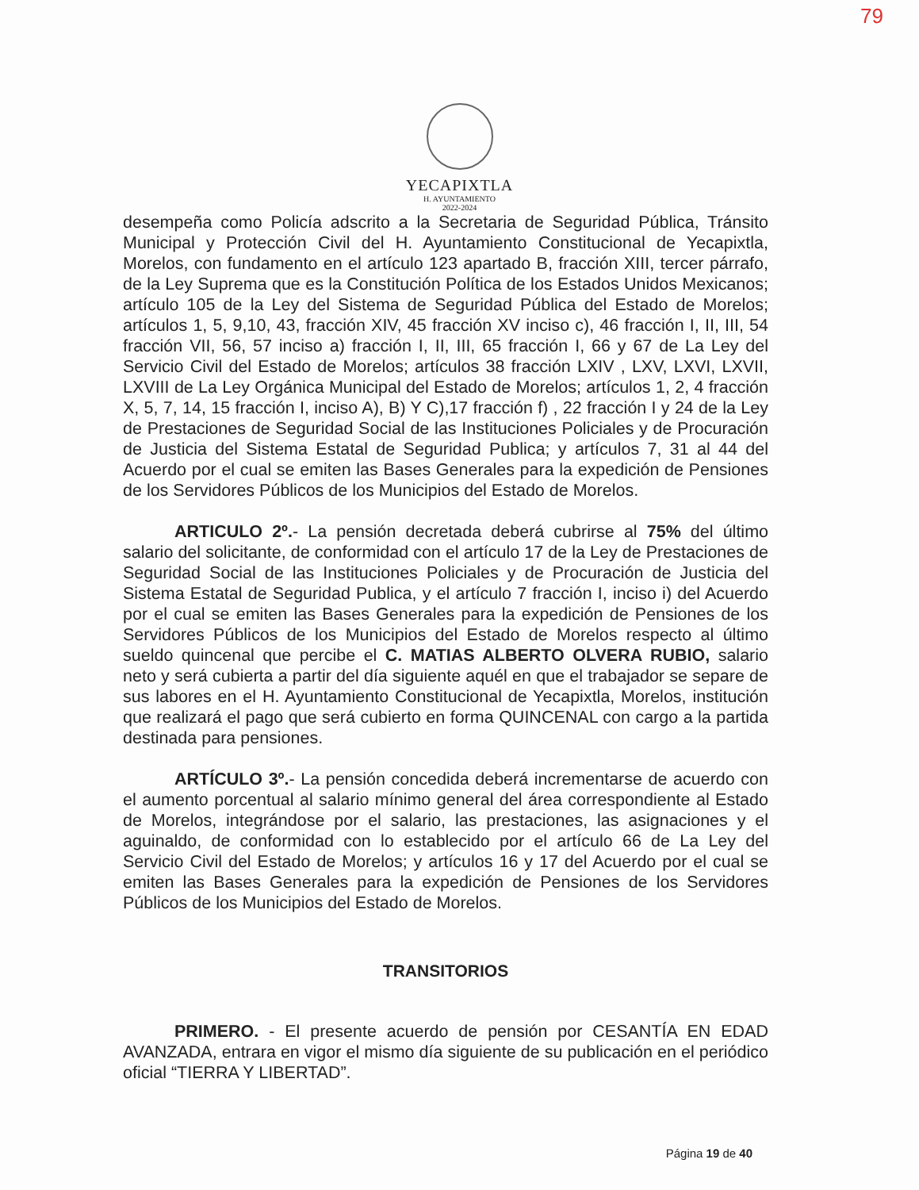79
YECAPIXTLA
H. AYUNTAMIENTO
2022-2024
desempeña como Policía adscrito a la Secretaria de Seguridad Pública, Tránsito Municipal y Protección Civil del H. Ayuntamiento Constitucional de Yecapixtla, Morelos, con fundamento en el artículo 123 apartado B, fracción XIII, tercer párrafo, de la Ley Suprema que es la Constitución Política de los Estados Unidos Mexicanos; artículo 105 de la Ley del Sistema de Seguridad Pública del Estado de Morelos; artículos 1, 5, 9,10, 43, fracción XIV, 45 fracción XV inciso c), 46 fracción I, II, III, 54 fracción VII, 56, 57 inciso a) fracción I, II, III, 65 fracción I, 66 y 67 de La Ley del Servicio Civil del Estado de Morelos; artículos 38 fracción LXIV , LXV, LXVI, LXVII, LXVIII de La Ley Orgánica Municipal del Estado de Morelos; artículos 1, 2, 4 fracción X, 5, 7, 14, 15 fracción I, inciso A), B) Y C),17 fracción f) , 22 fracción I y 24 de la Ley de Prestaciones de Seguridad Social de las Instituciones Policiales y de Procuración de Justicia del Sistema Estatal de Seguridad Publica; y artículos 7, 31 al 44 del Acuerdo por el cual se emiten las Bases Generales para la expedición de Pensiones de los Servidores Públicos de los Municipios del Estado de Morelos.
ARTICULO 2º.- La pensión decretada deberá cubrirse al 75% del último salario del solicitante, de conformidad con el artículo 17 de la Ley de Prestaciones de Seguridad Social de las Instituciones Policiales y de Procuración de Justicia del Sistema Estatal de Seguridad Publica, y el artículo 7 fracción I, inciso i) del Acuerdo por el cual se emiten las Bases Generales para la expedición de Pensiones de los Servidores Públicos de los Municipios del Estado de Morelos respecto al último sueldo quincenal que percibe el C. MATIAS ALBERTO OLVERA RUBIO, salario neto y será cubierta a partir del día siguiente aquél en que el trabajador se separe de sus labores en el H. Ayuntamiento Constitucional de Yecapixtla, Morelos, institución que realizará el pago que será cubierto en forma QUINCENAL con cargo a la partida destinada para pensiones.
ARTÍCULO 3º.- La pensión concedida deberá incrementarse de acuerdo con el aumento porcentual al salario mínimo general del área correspondiente al Estado de Morelos, integrándose por el salario, las prestaciones, las asignaciones y el aguinaldo, de conformidad con lo establecido por el artículo 66 de La Ley del Servicio Civil del Estado de Morelos; y artículos 16 y 17 del Acuerdo por el cual se emiten las Bases Generales para la expedición de Pensiones de los Servidores Públicos de los Municipios del Estado de Morelos.
TRANSITORIOS
PRIMERO. - El presente acuerdo de pensión por CESANTÍA EN EDAD AVANZADA, entrara en vigor el mismo día siguiente de su publicación en el periódico oficial “TIERRA Y LIBERTAD”.
Página 19 de 40